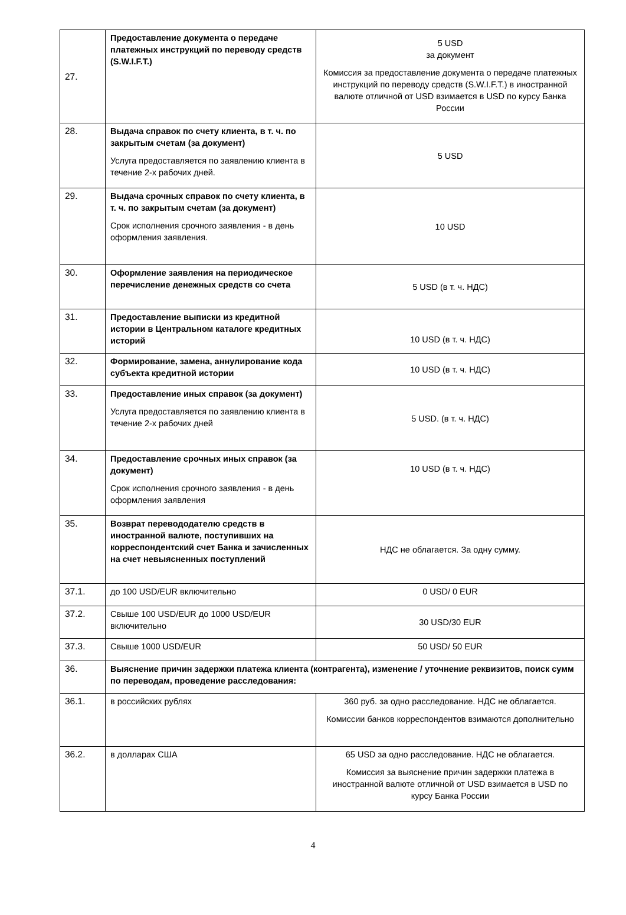| 27. | Предоставление документа о передаче платежных инструкций по переводу средств (S.W.I.F.T.) | 5 USD за документ Комиссия за предоставление документа о передаче платежных инструкций по переводу средств (S.W.I.F.T.) в иностранной валюте отличной от USD взимается в USD по курсу Банка России |
| 28. | Выдача справок по счету клиента, в т. ч. по закрытым счетам (за документ) Услуга предоставляется по заявлению клиента в течение 2-х рабочих дней. | 5 USD |
| 29. | Выдача срочных справок по счету клиента, в т. ч. по закрытым счетам (за документ) Срок исполнения срочного заявления - в день оформления заявления. | 10 USD |
| 30. | Оформление заявления на периодическое перечисление денежных средств со счета | 5 USD (в т. ч. НДС) |
| 31. | Предоставление выписки из кредитной истории в Центральном каталоге кредитных историй | 10 USD (в т. ч. НДС) |
| 32. | Формирование, замена, аннулирование кода субъекта кредитной истории | 10 USD (в т. ч. НДС) |
| 33. | Предоставление иных справок (за документ) Услуга предоставляется по заявлению клиента в течение 2-х рабочих дней | 5 USD. (в т. ч. НДС) |
| 34. | Предоставление срочных иных справок (за документ) Срок исполнения срочного заявления - в день оформления заявления | 10 USD (в т. ч. НДС) |
| 35. | Возврат перевододателю средств в иностранной валюте, поступивших на корреспондентский счет Банка и зачисленных на счет невыясненных поступлений | НДС не облагается. За одну сумму. |
| 37.1. | до 100 USD/EUR включительно | 0 USD/ 0 EUR |
| 37.2. | Свыше 100 USD/EUR до 1000 USD/EUR включительно | 30 USD/30 EUR |
| 37.3. | Свыше 1000 USD/EUR | 50 USD/ 50 EUR |
| 36. | Выяснение причин задержки платежа клиента (контрагента), изменение / уточнение реквизитов, поиск сумм по переводам, проведение расследования: | |
| 36.1. | в российских рублях | 360 руб. за одно расследование. НДС не облагается. Комиссии банков корреспондентов взимаются дополнительно |
| 36.2. | в долларах США | 65 USD за одно расследование. НДС не облагается. Комиссия за выяснение причин задержки платежа в иностранной валюте отличной от USD взимается в USD по курсу Банка России |
4